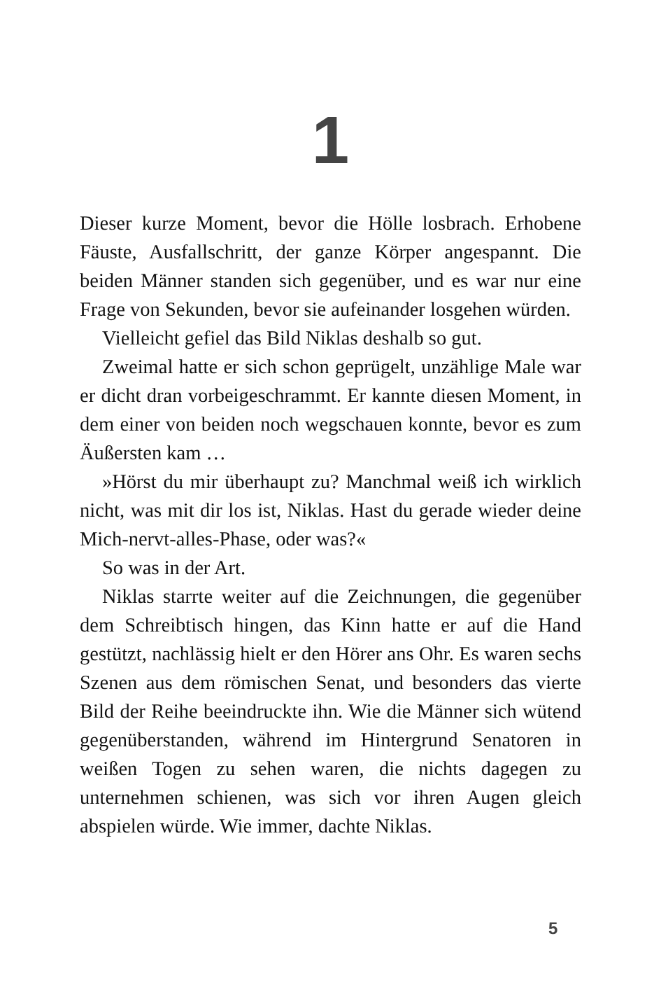1
Dieser kurze Moment, bevor die Hölle losbrach. Erhobene Fäuste, Ausfallschritt, der ganze Körper angespannt. Die beiden Männer standen sich gegenüber, und es war nur eine Frage von Sekunden, bevor sie aufeinander losgehen würden.
Vielleicht gefiel das Bild Niklas deshalb so gut.
Zweimal hatte er sich schon geprügelt, unzählige Male war er dicht dran vorbeigeschrammt. Er kannte diesen Moment, in dem einer von beiden noch wegschauen konnte, bevor es zum Äußersten kam …
»Hörst du mir überhaupt zu? Manchmal weiß ich wirklich nicht, was mit dir los ist, Niklas. Hast du gerade wieder deine Mich-nervt-alles-Phase, oder was?«
So was in der Art.
Niklas starrte weiter auf die Zeichnungen, die gegenüber dem Schreibtisch hingen, das Kinn hatte er auf die Hand gestützt, nachlässig hielt er den Hörer ans Ohr. Es waren sechs Szenen aus dem römischen Senat, und besonders das vierte Bild der Reihe beeindruckte ihn. Wie die Männer sich wütend gegenüberstanden, während im Hintergrund Senatoren in weißen Togen zu sehen waren, die nichts dagegen zu unternehmen schienen, was sich vor ihren Augen gleich abspielen würde. Wie immer, dachte Niklas.
5